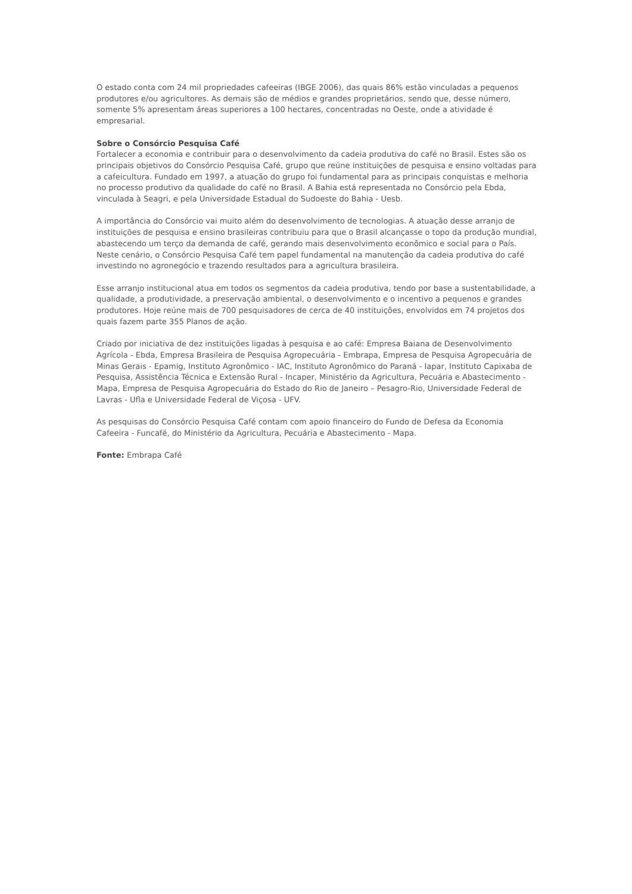O estado conta com 24 mil propriedades cafeeiras (IBGE 2006), das quais 86% estão vinculadas a pequenos produtores e/ou agricultores. As demais são de médios e grandes proprietários, sendo que, desse número, somente 5% apresentam áreas superiores a 100 hectares, concentradas no Oeste, onde a atividade é empresarial.
Sobre o Consórcio Pesquisa Café
Fortalecer a economia e contribuir para o desenvolvimento da cadeia produtiva do café no Brasil. Estes são os principais objetivos do Consórcio Pesquisa Café, grupo que reúne instituições de pesquisa e ensino voltadas para a cafeicultura. Fundado em 1997, a atuação do grupo foi fundamental para as principais conquistas e melhoria no processo produtivo da qualidade do café no Brasil. A Bahia está representada no Consórcio pela Ebda, vinculada à Seagri, e pela Universidade Estadual do Sudoeste do Bahia - Uesb.
A importância do Consórcio vai muito além do desenvolvimento de tecnologias. A atuação desse arranjo de instituições de pesquisa e ensino brasileiras contribuiu para que o Brasil alcançasse o topo da produção mundial, abastecendo um terço da demanda de café, gerando mais desenvolvimento econômico e social para o País. Neste cenário, o Consórcio Pesquisa Café tem papel fundamental na manutenção da cadeia produtiva do café investindo no agronegócio e trazendo resultados para a agricultura brasileira.
Esse arranjo institucional atua em todos os segmentos da cadeia produtiva, tendo por base a sustentabilidade, a qualidade, a produtividade, a preservação ambiental, o desenvolvimento e o incentivo a pequenos e grandes produtores. Hoje reúne mais de 700 pesquisadores de cerca de 40 instituições, envolvidos em 74 projetos dos quais fazem parte 355 Planos de ação.
Criado por iniciativa de dez instituições ligadas à pesquisa e ao café: Empresa Baiana de Desenvolvimento Agrícola - Ebda, Empresa Brasileira de Pesquisa Agropecuária - Embrapa, Empresa de Pesquisa Agropecuária de Minas Gerais - Epamig, Instituto Agronômico - IAC, Instituto Agronômico do Paraná - Iapar, Instituto Capixaba de Pesquisa, Assistência Técnica e Extensão Rural - Incaper, Ministério da Agricultura, Pecuária e Abastecimento - Mapa, Empresa de Pesquisa Agropecuária do Estado do Rio de Janeiro – Pesagro-Rio, Universidade Federal de Lavras - Ufla e Universidade Federal de Viçosa - UFV.
As pesquisas do Consórcio Pesquisa Café contam com apoio financeiro do Fundo de Defesa da Economia Cafeeira - Funcafé, do Ministério da Agricultura, Pecuária e Abastecimento - Mapa.
Fonte: Embrapa Café